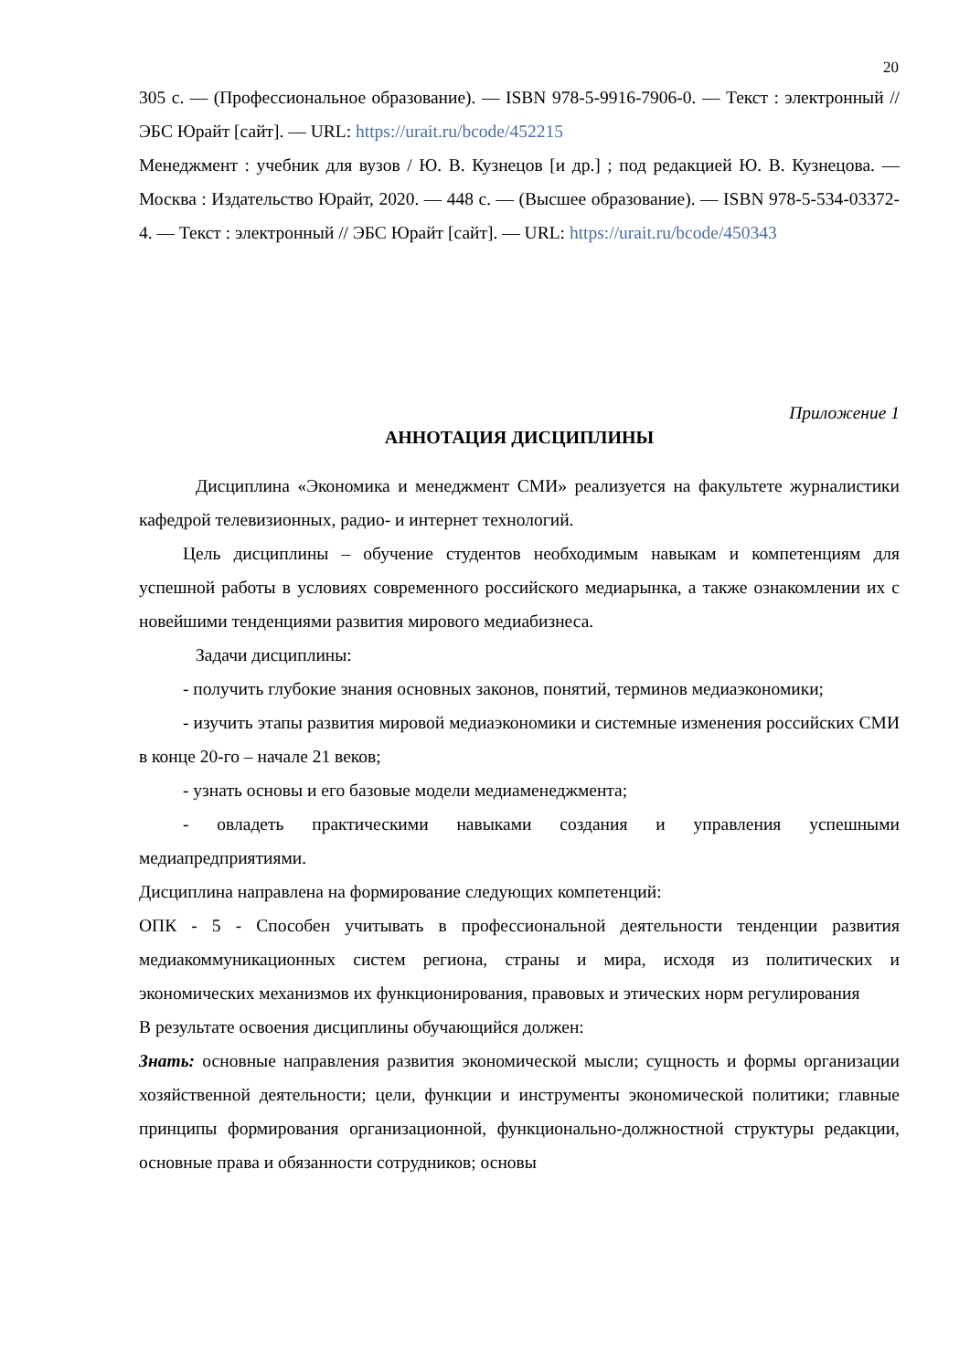20
305 с. — (Профессиональное образование). — ISBN 978-5-9916-7906-0. — Текст : электронный // ЭБС Юрайт [сайт]. — URL: https://urait.ru/bcode/452215
Менеджмент : учебник для вузов / Ю. В. Кузнецов [и др.] ; под редакцией Ю. В. Кузнецова. — Москва : Издательство Юрайт, 2020. — 448 с. — (Высшее образование). — ISBN 978-5-534-03372-4. — Текст : электронный // ЭБС Юрайт [сайт]. — URL: https://urait.ru/bcode/450343
Приложение 1
АННОТАЦИЯ ДИСЦИПЛИНЫ
Дисциплина «Экономика и менеджмент СМИ» реализуется на факультете журналистики кафедрой телевизионных, радио- и интернет технологий.
Цель дисциплины – обучение студентов необходимым навыкам и компетенциям для успешной работы в условиях современного российского медиарынка, а также ознакомлении их с новейшими тенденциями развития мирового медиабизнеса.
Задачи дисциплины:
- получить глубокие знания основных законов, понятий, терминов медиаэкономики;
- изучить этапы развития мировой медиаэкономики и системные изменения российских СМИ в конце 20-го – начале 21 веков;
- узнать основы и его базовые модели медиаменеджмента;
- овладеть практическими навыками создания и управления успешными медиапредприятиями.
Дисциплина направлена на формирование следующих компетенций:
ОПК - 5 - Способен учитывать в профессиональной деятельности тенденции развития медиакоммуникационных систем региона, страны и мира, исходя из политических и экономических механизмов их функционирования, правовых и этических норм регулирования
В результате освоения дисциплины обучающийся должен:
Знать: основные направления развития экономической мысли; сущность и формы организации хозяйственной деятельности; цели, функции и инструменты экономической политики; главные принципы формирования организационной, функционально-должностной структуры редакции, основные права и обязанности сотрудников; основы